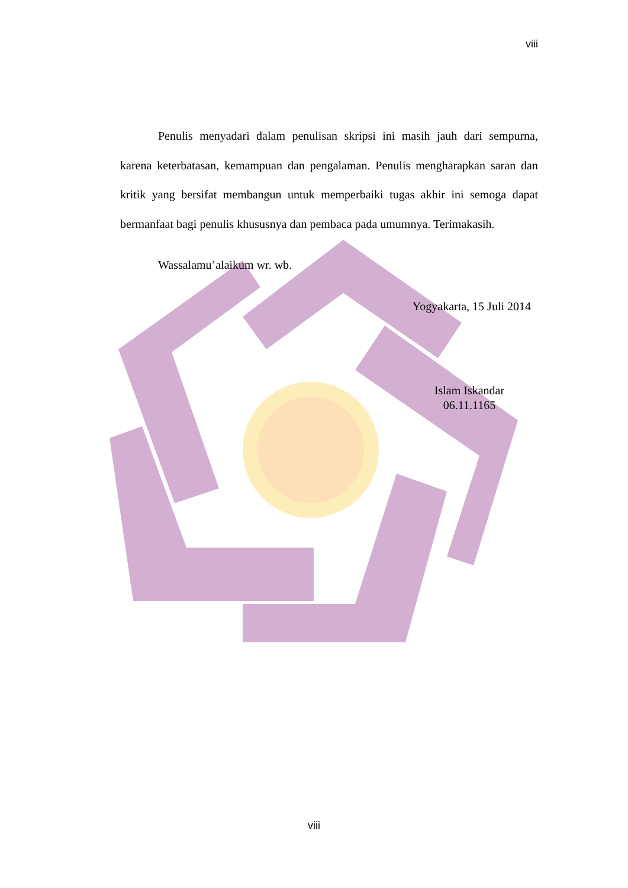viii
Penulis menyadari dalam penulisan skripsi ini masih jauh dari sempurna, karena keterbatasan, kemampuan dan pengalaman. Penulis mengharapkan saran dan kritik yang bersifat membangun untuk memperbaiki tugas akhir ini semoga dapat bermanfaat bagi penulis khususnya dan pembaca pada umumnya. Terimakasih.
Wassalamu’alaikum wr. wb.
Yogyakarta, 15 Juli 2014
Islam Iskandar
06.11.1165
viii